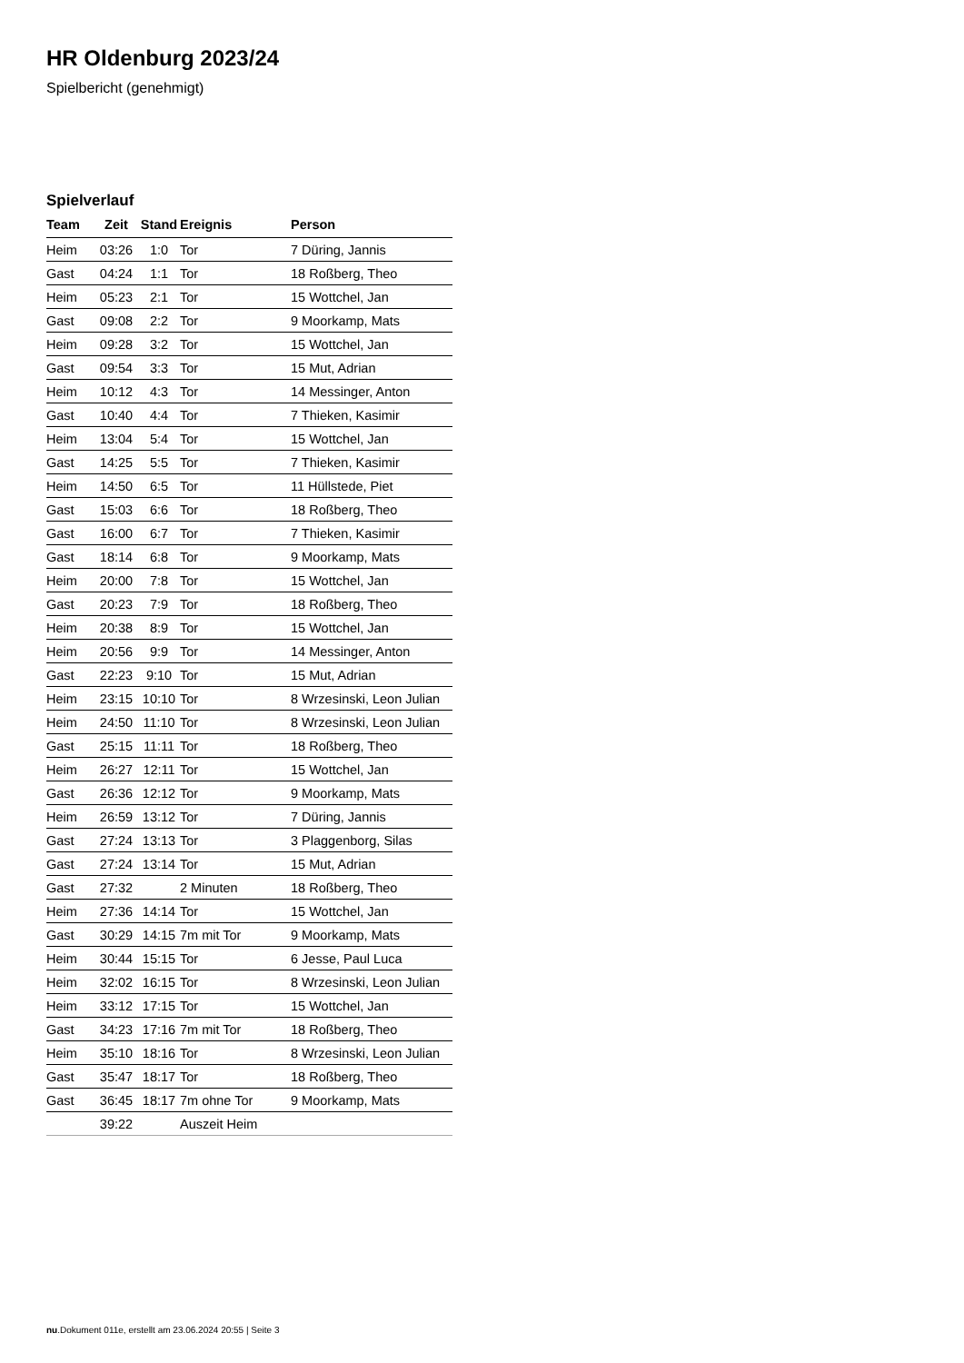HR Oldenburg 2023/24
Spielbericht (genehmigt)
Spielverlauf
| Team | Zeit | Stand | Ereignis | Person |
| --- | --- | --- | --- | --- |
| Heim | 03:26 | 1:0 | Tor | 7 Düring, Jannis |
| Gast | 04:24 | 1:1 | Tor | 18 Roßberg, Theo |
| Heim | 05:23 | 2:1 | Tor | 15 Wottchel, Jan |
| Gast | 09:08 | 2:2 | Tor | 9 Moorkamp, Mats |
| Heim | 09:28 | 3:2 | Tor | 15 Wottchel, Jan |
| Gast | 09:54 | 3:3 | Tor | 15 Mut, Adrian |
| Heim | 10:12 | 4:3 | Tor | 14 Messinger, Anton |
| Gast | 10:40 | 4:4 | Tor | 7 Thieken, Kasimir |
| Heim | 13:04 | 5:4 | Tor | 15 Wottchel, Jan |
| Gast | 14:25 | 5:5 | Tor | 7 Thieken, Kasimir |
| Heim | 14:50 | 6:5 | Tor | 11 Hüllstede, Piet |
| Gast | 15:03 | 6:6 | Tor | 18 Roßberg, Theo |
| Gast | 16:00 | 6:7 | Tor | 7 Thieken, Kasimir |
| Gast | 18:14 | 6:8 | Tor | 9 Moorkamp, Mats |
| Heim | 20:00 | 7:8 | Tor | 15 Wottchel, Jan |
| Gast | 20:23 | 7:9 | Tor | 18 Roßberg, Theo |
| Heim | 20:38 | 8:9 | Tor | 15 Wottchel, Jan |
| Heim | 20:56 | 9:9 | Tor | 14 Messinger, Anton |
| Gast | 22:23 | 9:10 | Tor | 15 Mut, Adrian |
| Heim | 23:15 | 10:10 | Tor | 8 Wrzesinski, Leon Julian |
| Heim | 24:50 | 11:10 | Tor | 8 Wrzesinski, Leon Julian |
| Gast | 25:15 | 11:11 | Tor | 18 Roßberg, Theo |
| Heim | 26:27 | 12:11 | Tor | 15 Wottchel, Jan |
| Gast | 26:36 | 12:12 | Tor | 9 Moorkamp, Mats |
| Heim | 26:59 | 13:12 | Tor | 7 Düring, Jannis |
| Gast | 27:24 | 13:13 | Tor | 3 Plaggenborg, Silas |
| Gast | 27:24 | 13:14 | Tor | 15 Mut, Adrian |
| Gast | 27:32 | | 2 Minuten | 18 Roßberg, Theo |
| Heim | 27:36 | 14:14 | Tor | 15 Wottchel, Jan |
| Gast | 30:29 | 14:15 | 7m mit Tor | 9 Moorkamp, Mats |
| Heim | 30:44 | 15:15 | Tor | 6 Jesse, Paul Luca |
| Heim | 32:02 | 16:15 | Tor | 8 Wrzesinski, Leon Julian |
| Heim | 33:12 | 17:15 | Tor | 15 Wottchel, Jan |
| Gast | 34:23 | 17:16 | 7m mit Tor | 18 Roßberg, Theo |
| Heim | 35:10 | 18:16 | Tor | 8 Wrzesinski, Leon Julian |
| Gast | 35:47 | 18:17 | Tor | 18 Roßberg, Theo |
| Gast | 36:45 | 18:17 | 7m ohne Tor | 9 Moorkamp, Mats |
| | 39:22 | | Auszeit Heim | |
nu.Dokument 011e, erstellt am 23.06.2024 20:55 | Seite 3